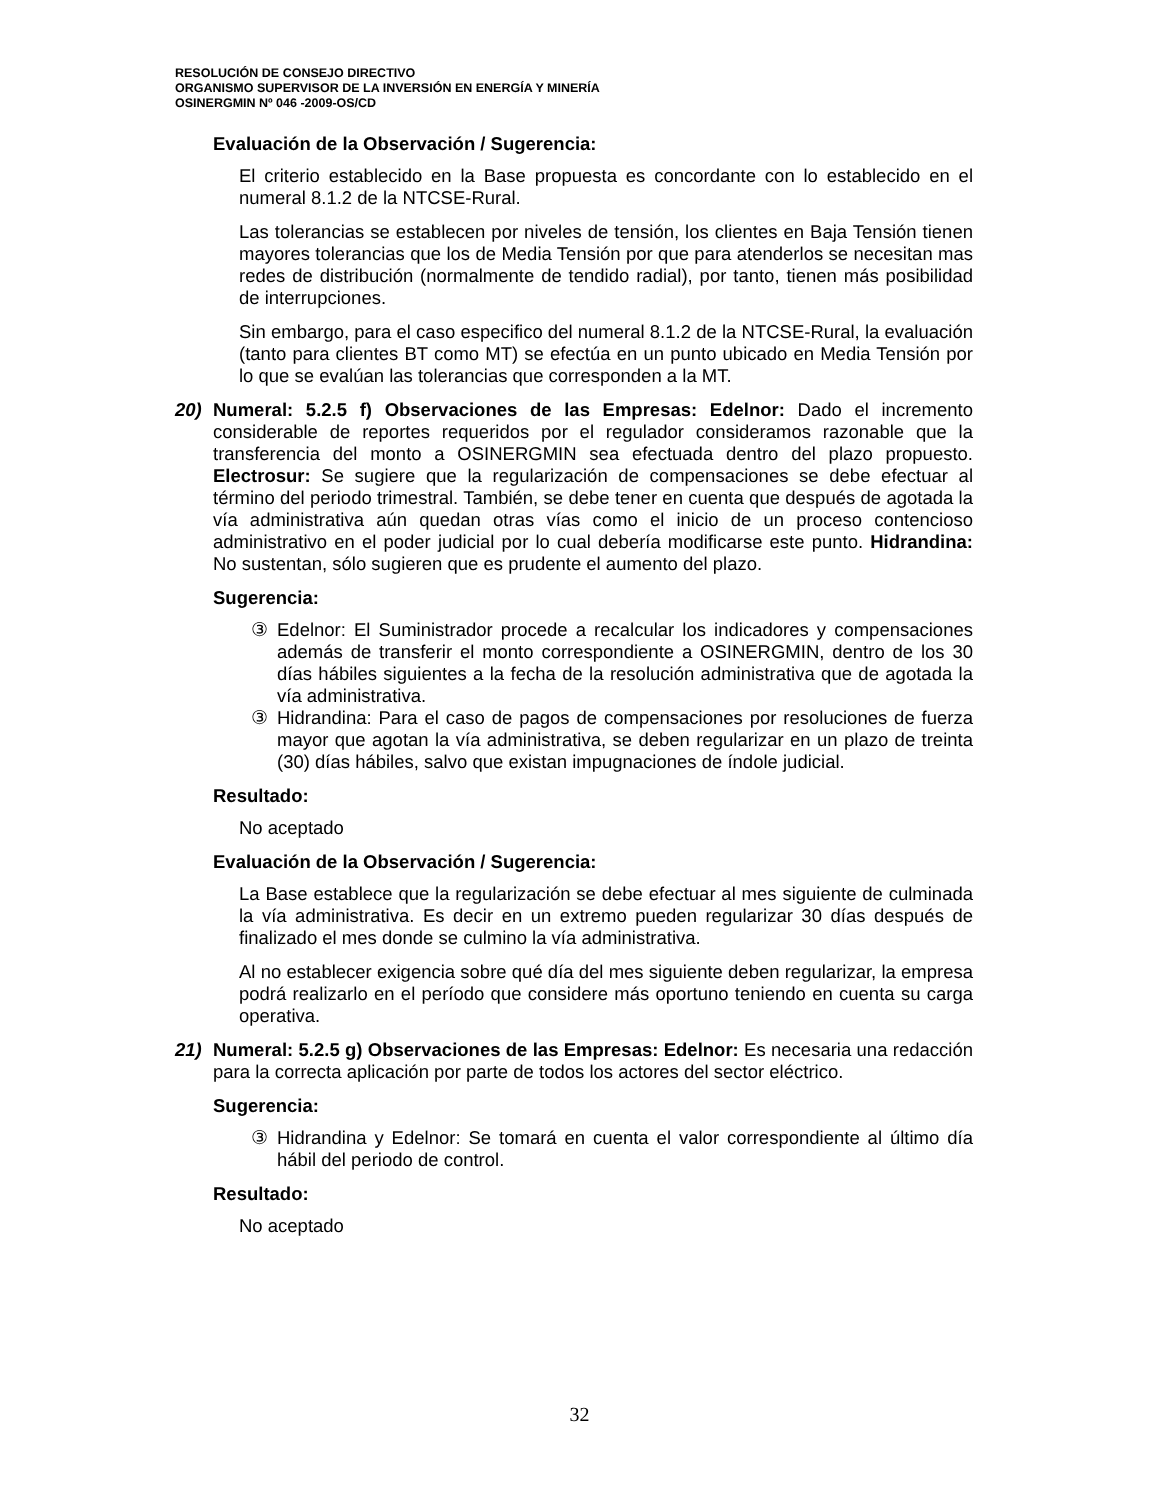RESOLUCIÓN DE CONSEJO DIRECTIVO
ORGANISMO SUPERVISOR DE LA INVERSIÓN EN ENERGÍA Y MINERÍA
OSINERGMIN Nº 046 -2009-OS/CD
Evaluación de la Observación / Sugerencia:
El criterio establecido en la Base propuesta es concordante con lo establecido en el numeral 8.1.2 de la NTCSE-Rural.
Las tolerancias se establecen por niveles de tensión, los clientes en Baja Tensión tienen mayores tolerancias que los de Media Tensión por que para atenderlos se necesitan mas redes de distribución (normalmente de tendido radial), por tanto, tienen más posibilidad de interrupciones.
Sin embargo, para el caso especifico del numeral 8.1.2 de la NTCSE-Rural, la evaluación (tanto para clientes BT como MT) se efectúa en un punto ubicado en Media Tensión por lo que se evalúan las tolerancias que corresponden a la MT.
20) Numeral: 5.2.5 f) Observaciones de las Empresas: Edelnor: Dado el incremento considerable de reportes requeridos por el regulador consideramos razonable que la transferencia del monto a OSINERGMIN sea efectuada dentro del plazo propuesto. Electrosur: Se sugiere que la regularización de compensaciones se debe efectuar al término del periodo trimestral. También, se debe tener en cuenta que después de agotada la vía administrativa aún quedan otras vías como el inicio de un proceso contencioso administrativo en el poder judicial por lo cual debería modificarse este punto. Hidrandina: No sustentan, sólo sugieren que es prudente el aumento del plazo.
Sugerencia:
③ Edelnor: El Suministrador procede a recalcular los indicadores y compensaciones además de transferir el monto correspondiente a OSINERGMIN, dentro de los 30 días hábiles siguientes a la fecha de la resolución administrativa que de agotada la vía administrativa.
③ Hidrandina: Para el caso de pagos de compensaciones por resoluciones de fuerza mayor que agotan la vía administrativa, se deben regularizar en un plazo de treinta (30) días hábiles, salvo que existan impugnaciones de índole judicial.
Resultado:
No aceptado
Evaluación de la Observación / Sugerencia:
La Base establece que la regularización se debe efectuar al mes siguiente de culminada la vía administrativa. Es decir en un extremo pueden regularizar 30 días después de finalizado el mes donde se culmino la vía administrativa.
Al no establecer exigencia sobre qué día del mes siguiente deben regularizar, la empresa podrá realizarlo en el período que considere más oportuno teniendo en cuenta su carga operativa.
21) Numeral: 5.2.5 g) Observaciones de las Empresas: Edelnor: Es necesaria una redacción para la correcta aplicación por parte de todos los actores del sector eléctrico.
Sugerencia:
③ Hidrandina y Edelnor: Se tomará en cuenta el valor correspondiente al último día hábil del periodo de control.
Resultado:
No aceptado
32